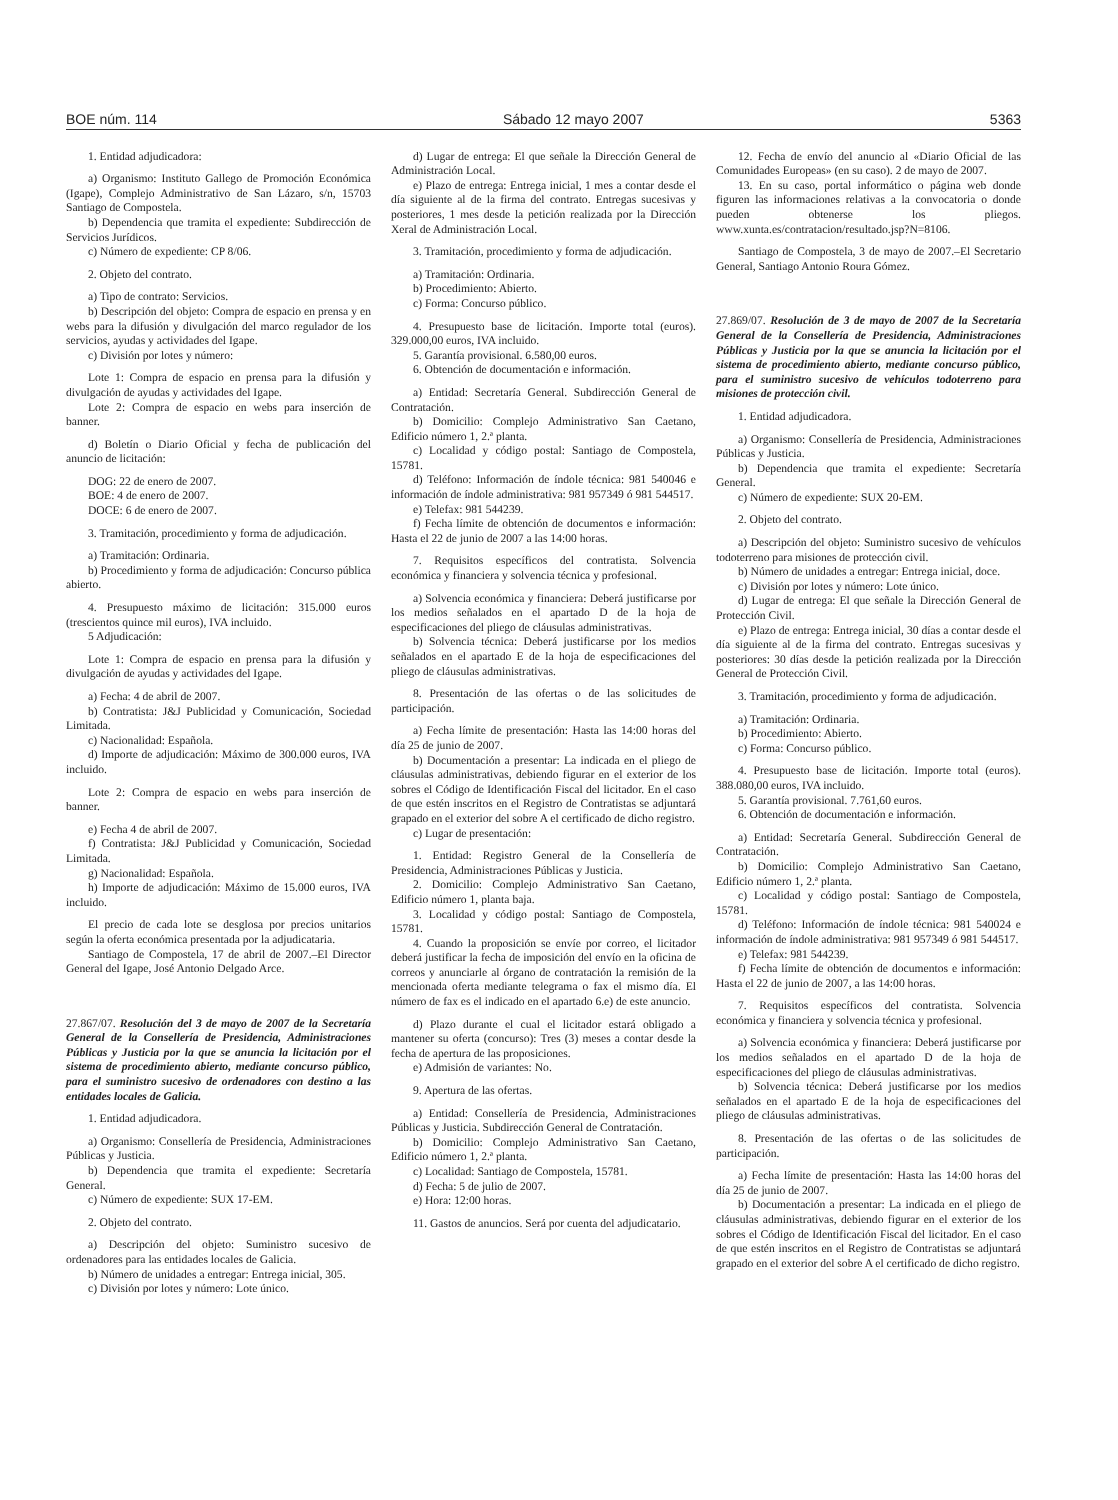BOE núm. 114 Sábado 12 mayo 2007 5363
1. Entidad adjudicadora:
a) Organismo: Instituto Gallego de Promoción Económica (Igape), Complejo Administrativo de San Lázaro, s/n, 15703 Santiago de Compostela.
b) Dependencia que tramita el expediente: Subdirección de Servicios Jurídicos.
c) Número de expediente: CP 8/06.
2. Objeto del contrato.
a) Tipo de contrato: Servicios.
b) Descripción del objeto: Compra de espacio en prensa y en webs para la difusión y divulgación del marco regulador de los servicios, ayudas y actividades del Igape.
c) División por lotes y número:
Lote 1: Compra de espacio en prensa para la difusión y divulgación de ayudas y actividades del Igape.
Lote 2: Compra de espacio en webs para inserción de banner.
d) Boletín o Diario Oficial y fecha de publicación del anuncio de licitación:
DOG: 22 de enero de 2007.
BOE: 4 de enero de 2007.
DOCE: 6 de enero de 2007.
3. Tramitación, procedimiento y forma de adjudicación.
a) Tramitación: Ordinaria.
b) Procedimiento y forma de adjudicación: Concurso pública abierto.
4. Presupuesto máximo de licitación: 315.000 euros (trescientos quince mil euros), IVA incluido.
5 Adjudicación:
Lote 1: Compra de espacio en prensa para la difusión y divulgación de ayudas y actividades del Igape.
a) Fecha: 4 de abril de 2007.
b) Contratista: J&J Publicidad y Comunicación, Sociedad Limitada.
c) Nacionalidad: Española.
d) Importe de adjudicación: Máximo de 300.000 euros, IVA incluido.
Lote 2: Compra de espacio en webs para inserción de banner.
e) Fecha 4 de abril de 2007.
f) Contratista: J&J Publicidad y Comunicación, Sociedad Limitada.
g) Nacionalidad: Española.
h) Importe de adjudicación: Máximo de 15.000 euros, IVA incluido.
El precio de cada lote se desglosa por precios unitarios según la oferta económica presentada por la adjudicataria.
Santiago de Compostela, 17 de abril de 2007.–El Director General del Igape, José Antonio Delgado Arce.
27.867/07. Resolución del 3 de mayo de 2007 de la Secretaría General de la Consellería de Presidencia, Administraciones Públicas y Justicia por la que se anuncia la licitación por el sistema de procedimiento abierto, mediante concurso público, para el suministro sucesivo de ordenadores con destino a las entidades locales de Galicia.
1. Entidad adjudicadora.
a) Organismo: Consellería de Presidencia, Administraciones Públicas y Justicia.
b) Dependencia que tramita el expediente: Secretaría General.
c) Número de expediente: SUX 17-EM.
2. Objeto del contrato.
a) Descripción del objeto: Suministro sucesivo de ordenadores para las entidades locales de Galicia.
b) Número de unidades a entregar: Entrega inicial, 305.
c) División por lotes y número: Lote único.
d) Lugar de entrega: El que señale la Dirección General de Administración Local.
e) Plazo de entrega: Entrega inicial, 1 mes a contar desde el día siguiente al de la firma del contrato. Entregas sucesivas y posteriores, 1 mes desde la petición realizada por la Dirección Xeral de Administración Local.
3. Tramitación, procedimiento y forma de adjudicación.
a) Tramitación: Ordinaria.
b) Procedimiento: Abierto.
c) Forma: Concurso público.
4. Presupuesto base de licitación. Importe total (euros). 329.000,00 euros, IVA incluido.
5. Garantía provisional. 6.580,00 euros.
6. Obtención de documentación e información.
a) Entidad: Secretaría General. Subdirección General de Contratación.
b) Domicilio: Complejo Administrativo San Caetano, Edificio número 1, 2.ª planta.
c) Localidad y código postal: Santiago de Compostela, 15781.
d) Teléfono: Información de índole técnica: 981 540046 e información de índole administrativa: 981 957349 ó 981 544517.
e) Telefax: 981 544239.
f) Fecha límite de obtención de documentos e información: Hasta el 22 de junio de 2007 a las 14:00 horas.
7. Requisitos específicos del contratista. Solvencia económica y financiera y solvencia técnica y profesional.
a) Solvencia económica y financiera: Deberá justificarse por los medios señalados en el apartado D de la hoja de especificaciones del pliego de cláusulas administrativas.
b) Solvencia técnica: Deberá justificarse por los medios señalados en el apartado E de la hoja de especificaciones del pliego de cláusulas administrativas.
8. Presentación de las ofertas o de las solicitudes de participación.
a) Fecha límite de presentación: Hasta las 14:00 horas del día 25 de junio de 2007.
b) Documentación a presentar: La indicada en el pliego de cláusulas administrativas, debiendo figurar en el exterior de los sobres el Código de Identificación Fiscal del licitador. En el caso de que estén inscritos en el Registro de Contratistas se adjuntará grapado en el exterior del sobre A el certificado de dicho registro.
c) Lugar de presentación:
1. Entidad: Registro General de la Consellería de Presidencia, Administraciones Públicas y Justicia.
2. Domicilio: Complejo Administrativo San Caetano, Edificio número 1, planta baja.
3. Localidad y código postal: Santiago de Compostela, 15781.
4. Cuando la proposición se envíe por correo, el licitador deberá justificar la fecha de imposición del envío en la oficina de correos y anunciarle al órgano de contratación la remisión de la mencionada oferta mediante telegrama o fax el mismo día. El número de fax es el indicado en el apartado 6.e) de este anuncio.
d) Plazo durante el cual el licitador estará obligado a mantener su oferta (concurso): Tres (3) meses a contar desde la fecha de apertura de las proposiciones.
e) Admisión de variantes: No.
9. Apertura de las ofertas.
a) Entidad: Consellería de Presidencia, Administraciones Públicas y Justicia. Subdirección General de Contratación.
b) Domicilio: Complejo Administrativo San Caetano, Edificio número 1, 2.ª planta.
c) Localidad: Santiago de Compostela, 15781.
d) Fecha: 5 de julio de 2007.
e) Hora: 12:00 horas.
11. Gastos de anuncios. Será por cuenta del adjudicatario.
12. Fecha de envío del anuncio al «Diario Oficial de las Comunidades Europeas» (en su caso). 2 de mayo de 2007.
13. En su caso, portal informático o página web donde figuren las informaciones relativas a la convocatoria o donde pueden obtenerse los pliegos. www.xunta.es/contratacion/resultado.jsp?N=8106.
Santiago de Compostela, 3 de mayo de 2007.–El Secretario General, Santiago Antonio Roura Gómez.
27.869/07. Resolución de 3 de mayo de 2007 de la Secretaría General de la Consellería de Presidencia, Administraciones Públicas y Justicia por la que se anuncia la licitación por el sistema de procedimiento abierto, mediante concurso público, para el suministro sucesivo de vehículos todoterreno para misiones de protección civil.
1. Entidad adjudicadora.
a) Organismo: Consellería de Presidencia, Administraciones Públicas y Justicia.
b) Dependencia que tramita el expediente: Secretaría General.
c) Número de expediente: SUX 20-EM.
2. Objeto del contrato.
a) Descripción del objeto: Suministro sucesivo de vehículos todoterreno para misiones de protección civil.
b) Número de unidades a entregar: Entrega inicial, doce.
c) División por lotes y número: Lote único.
d) Lugar de entrega: El que señale la Dirección General de Protección Civil.
e) Plazo de entrega: Entrega inicial, 30 días a contar desde el día siguiente al de la firma del contrato. Entregas sucesivas y posteriores: 30 días desde la petición realizada por la Dirección General de Protección Civil.
3. Tramitación, procedimiento y forma de adjudicación.
a) Tramitación: Ordinaria.
b) Procedimiento: Abierto.
c) Forma: Concurso público.
4. Presupuesto base de licitación. Importe total (euros). 388.080,00 euros, IVA incluido.
5. Garantía provisional. 7.761,60 euros.
6. Obtención de documentación e información.
a) Entidad: Secretaría General. Subdirección General de Contratación.
b) Domicilio: Complejo Administrativo San Caetano, Edificio número 1, 2.ª planta.
c) Localidad y código postal: Santiago de Compostela, 15781.
d) Teléfono: Información de índole técnica: 981 540024 e información de índole administrativa: 981 957349 ó 981 544517.
e) Telefax: 981 544239.
f) Fecha límite de obtención de documentos e información: Hasta el 22 de junio de 2007, a las 14:00 horas.
7. Requisitos específicos del contratista. Solvencia económica y financiera y solvencia técnica y profesional.
a) Solvencia económica y financiera: Deberá justificarse por los medios señalados en el apartado D de la hoja de especificaciones del pliego de cláusulas administrativas.
b) Solvencia técnica: Deberá justificarse por los medios señalados en el apartado E de la hoja de especificaciones del pliego de cláusulas administrativas.
8. Presentación de las ofertas o de las solicitudes de participación.
a) Fecha límite de presentación: Hasta las 14:00 horas del día 25 de junio de 2007.
b) Documentación a presentar: La indicada en el pliego de cláusulas administrativas, debiendo figurar en el exterior de los sobres el Código de Identificación Fiscal del licitador. En el caso de que estén inscritos en el Registro de Contratistas se adjuntará grapado en el exterior del sobre A el certificado de dicho registro.